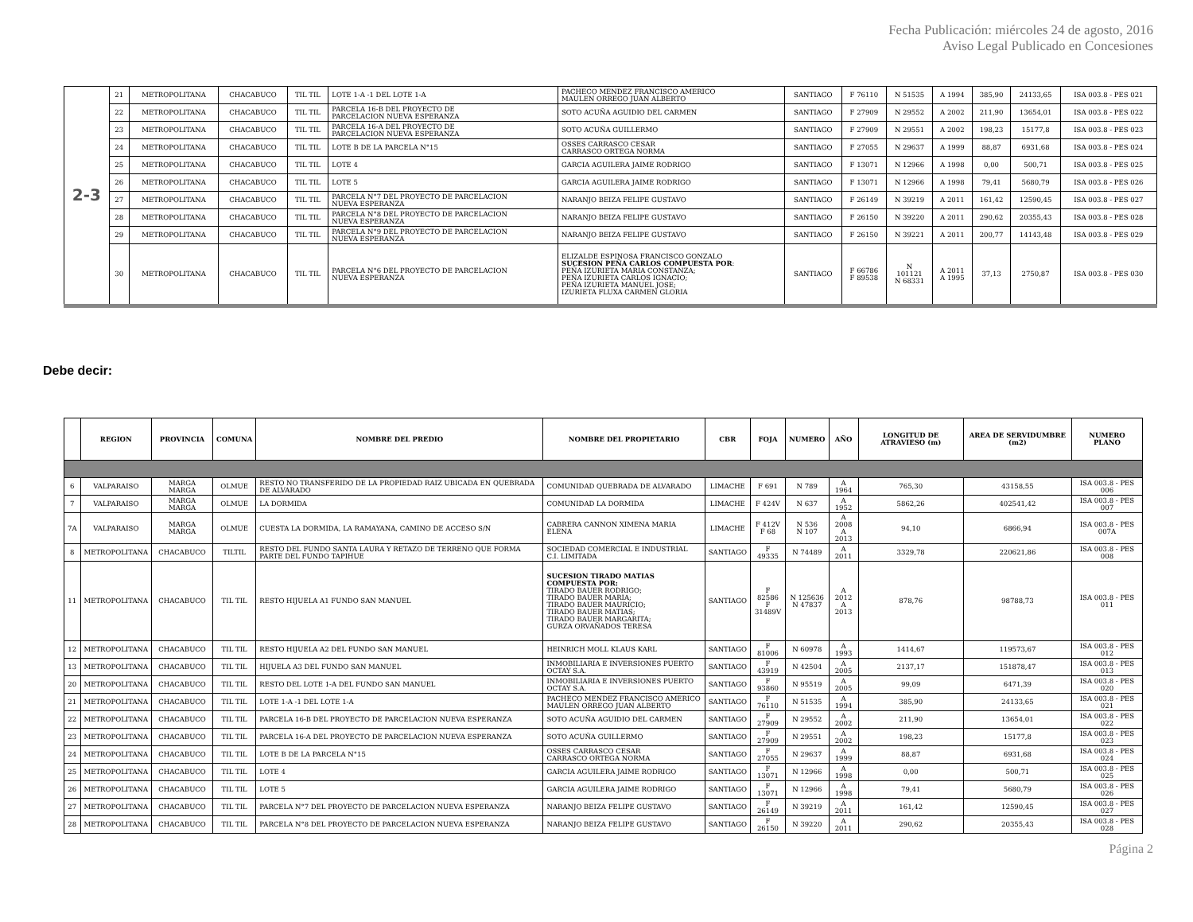Fecha Publicación: miércoles 24 de agosto, 2016
Aviso Legal Publicado en Concesiones
| 2-3 | 21 | METROPOLITANA | CHACABUCO | TIL TIL | LOTE 1-A -1 DEL LOTE 1-A | PACHECO MENDEZ FRANCISCO AMERICO MAULEN ORREGO JUAN ALBERTO | SANTIAGO | F 76110 | N 51535 | A 1994 | 385,90 | 24133,65 | ISA 003.8 - PES 021 |
| | 22 | METROPOLITANA | CHACABUCO | TIL TIL | PARCELA 16-B DEL PROYECTO DE PARCELACION NUEVA ESPERANZA | SOTO ACUÑA AGUIDIO DEL CARMEN | SANTIAGO | F 27909 | N 29552 | A 2002 | 211,90 | 13654,01 | ISA 003.8 - PES 022 |
| | 23 | METROPOLITANA | CHACABUCO | TIL TIL | PARCELA 16-A DEL PROYECTO DE PARCELACION NUEVA ESPERANZA | SOTO ACUÑA GUILLERMO | SANTIAGO | F 27909 | N 29551 | A 2002 | 198,23 | 15177,8 | ISA 003.8 - PES 023 |
| | 24 | METROPOLITANA | CHACABUCO | TIL TIL | LOTE B DE LA PARCELA N°15 | OSSES CARRASCO CESAR CARRASCO ORTEGA NORMA | SANTIAGO | F 27055 | N 29637 | A 1999 | 88,87 | 6931,68 | ISA 003.8 - PES 024 |
| | 25 | METROPOLITANA | CHACABUCO | TIL TIL | LOTE 4 | GARCIA AGUILERA JAIME RODRIGO | SANTIAGO | F 13071 | N 12966 | A 1998 | 0,00 | 500,71 | ISA 003.8 - PES 025 |
| | 26 | METROPOLITANA | CHACABUCO | TIL TIL | LOTE 5 | GARCIA AGUILERA JAIME RODRIGO | SANTIAGO | F 13071 | N 12966 | A 1998 | 79,41 | 5680,79 | ISA 003.8 - PES 026 |
| | 27 | METROPOLITANA | CHACABUCO | TIL TIL | PARCELA N°7 DEL PROYECTO DE PARCELACION NUEVA ESPERANZA | NARANJO BEIZA FELIPE GUSTAVO | SANTIAGO | F 26149 | N 39219 | A 2011 | 161,42 | 12590,45 | ISA 003.8 - PES 027 |
| | 28 | METROPOLITANA | CHACABUCO | TIL TIL | PARCELA N°8 DEL PROYECTO DE PARCELACION NUEVA ESPERANZA | NARANJO BEIZA FELIPE GUSTAVO | SANTIAGO | F 26150 | N 39220 | A 2011 | 290,62 | 20355,43 | ISA 003.8 - PES 028 |
| | 29 | METROPOLITANA | CHACABUCO | TIL TIL | PARCELA N°9 DEL PROYECTO DE PARCELACION NUEVA ESPERANZA | NARANJO BEIZA FELIPE GUSTAVO | SANTIAGO | F 26150 | N 39221 | A 2011 | 200,77 | 14143,48 | ISA 003.8 - PES 029 |
| | 30 | METROPOLITANA | CHACABUCO | TIL TIL | PARCELA N°6 DEL PROYECTO DE PARCELACION NUEVA ESPERANZA | ELIZALDE ESPINOSA FRANCISCO GONZALO SUCESION PEÑA CARLOS COMPUESTA POR : PEÑA IZURIETA MARIA CONSTANZA; PEÑA IZURIETA CARLOS IGNACIO; PEÑA IZURIETA MANUEL JOSE; IZURIETA FLUXA CARMEN GLORIA | SANTIAGO | F 66786 F 89538 | N 101121 N 68331 | A 2011 A 1995 | 37,13 | 2750,87 | ISA 003.8 - PES 030 |
Debe decir:
| | REGION | PROVINCIA | COMUNA | NOMBRE DEL PREDIO | NOMBRE DEL PROPIETARIO | CBR | FOJA | NUMERO | AÑO | LONGITUD DE ATRAVIESO (m) | AREA DE SERVIDUMBRE (m2) | NUMERO PLANO |
| --- | --- | --- | --- | --- | --- | --- | --- | --- | --- | --- | --- | --- |
| 6 | VALPARAISO | MARGA MARGA | OLMUE | RESTO NO TRANSFERIDO DE LA PROPIEDAD RAIZ UBICADA EN QUEBRADA DE ALVARADO | COMUNIDAD QUEBRADA DE ALVARADO | LIMACHE | F 691 | N 789 | A 1964 | 765,30 | 43158,55 | ISA 003.8 - PES 006 |
| 7 | VALPARAISO | MARGA MARGA | OLMUE | LA DORMIDA | COMUNIDAD LA DORMIDA | LIMACHE | F 424V | N 637 | A 1952 | 5862,26 | 402541,42 | ISA 003.8 - PES 007 |
| 7A | VALPARAISO | MARGA MARGA | OLMUE | CUESTA LA DORMIDA, LA RAMAYANA, CAMINO DE ACCESO S/N | CABRERA CANNON XIMENA MARIA ELENA | LIMACHE | F 412V F 68 | N 536 N 107 | A 2008 A 2013 | 94,10 | 6866,94 | ISA 003.8 - PES 007A |
| 8 | METROPOLITANA | CHACABUCO | TILTIL | RESTO DEL FUNDO SANTA LAURA Y RETAZO DE TERRENO QUE FORMA PARTE DEL FUNDO TAPIHUE | SOCIEDAD COMERCIAL E INDUSTRIAL C.I. LIMITADA | SANTIAGO | F 49335 | N 74489 | A 2011 | 3329,78 | 220621,86 | ISA 003.8 - PES 008 |
| 11 | METROPOLITANA | CHACABUCO | TIL TIL | RESTO HIJUELA A1 FUNDO SAN MANUEL | SUCESION TIRADO MATIAS COMPUESTA POR: TIRADO BAUER RODRIGO; TIRADO BAUER MARIA; TIRADO BAUER MAURICIO; TIRADO BAUER MATIAS; TIRADO BAUER MARGARITA; GURZA ORVAÑADOS TERESA | SANTIAGO | F 82586 F 31489V | N 125636 N 47837 | A 2012 A 2013 | 878,76 | 98788,73 | ISA 003.8 - PES 011 |
| 12 | METROPOLITANA | CHACABUCO | TIL TIL | RESTO HIJUELA A2 DEL FUNDO SAN MANUEL | HEINRICH MOLL KLAUS KARL | SANTIAGO | F 81006 | N 60978 | A 1993 | 1414,67 | 119573,67 | ISA 003.8 - PES 012 |
| 13 | METROPOLITANA | CHACABUCO | TIL TIL | HIJUELA A3 DEL FUNDO SAN MANUEL | INMOBILIARIA E INVERSIONES PUERTO OCTAY S.A. | SANTIAGO | F 43919 | N 42504 | A 2005 | 2137,17 | 151878,47 | ISA 003.8 - PES 013 |
| 20 | METROPOLITANA | CHACABUCO | TIL TIL | RESTO DEL LOTE 1-A DEL FUNDO SAN MANUEL | INMOBILIARIA E INVERSIONES PUERTO OCTAY S.A. | SANTIAGO | F 93860 | N 95519 | A 2005 | 99,09 | 6471,39 | ISA 003.8 - PES 020 |
| 21 | METROPOLITANA | CHACABUCO | TIL TIL | LOTE 1-A -1 DEL LOTE 1-A | PACHECO MENDEZ FRANCISCO AMERICO MAULEN ORREGO JUAN ALBERTO | SANTIAGO | F 76110 | N 51535 | A 1994 | 385,90 | 24133,65 | ISA 003.8 - PES 021 |
| 22 | METROPOLITANA | CHACABUCO | TIL TIL | PARCELA 16-B DEL PROYECTO DE PARCELACION NUEVA ESPERANZA | SOTO ACUÑA AGUIDIO DEL CARMEN | SANTIAGO | F 27909 | N 29552 | A 2002 | 211,90 | 13654,01 | ISA 003.8 - PES 022 |
| 23 | METROPOLITANA | CHACABUCO | TIL TIL | PARCELA 16-A DEL PROYECTO DE PARCELACION NUEVA ESPERANZA | SOTO ACUÑA GUILLERMO | SANTIAGO | F 27909 | N 29551 | A 2002 | 198,23 | 15177,8 | ISA 003.8 - PES 023 |
| 24 | METROPOLITANA | CHACABUCO | TIL TIL | LOTE B DE LA PARCELA N°15 | OSSES CARRASCO CESAR CARRASCO ORTEGA NORMA | SANTIAGO | F 27055 | N 29637 | A 1999 | 88,87 | 6931,68 | ISA 003.8 - PES 024 |
| 25 | METROPOLITANA | CHACABUCO | TIL TIL | LOTE 4 | GARCIA AGUILERA JAIME RODRIGO | SANTIAGO | F 13071 | N 12966 | A 1998 | 0,00 | 500,71 | ISA 003.8 - PES 025 |
| 26 | METROPOLITANA | CHACABUCO | TIL TIL | LOTE 5 | GARCIA AGUILERA JAIME RODRIGO | SANTIAGO | F 13071 | N 12966 | A 1998 | 79,41 | 5680,79 | ISA 003.8 - PES 026 |
| 27 | METROPOLITANA | CHACABUCO | TIL TIL | PARCELA N°7 DEL PROYECTO DE PARCELACION NUEVA ESPERANZA | NARANJO BEIZA FELIPE GUSTAVO | SANTIAGO | F 26149 | N 39219 | A 2011 | 161,42 | 12590,45 | ISA 003.8 - PES 027 |
| 28 | METROPOLITANA | CHACABUCO | TIL TIL | PARCELA N°8 DEL PROYECTO DE PARCELACION NUEVA ESPERANZA | NARANJO BEIZA FELIPE GUSTAVO | SANTIAGO | F 26150 | N 39220 | A 2011 | 290,62 | 20355,43 | ISA 003.8 - PES 028 |
Página 2